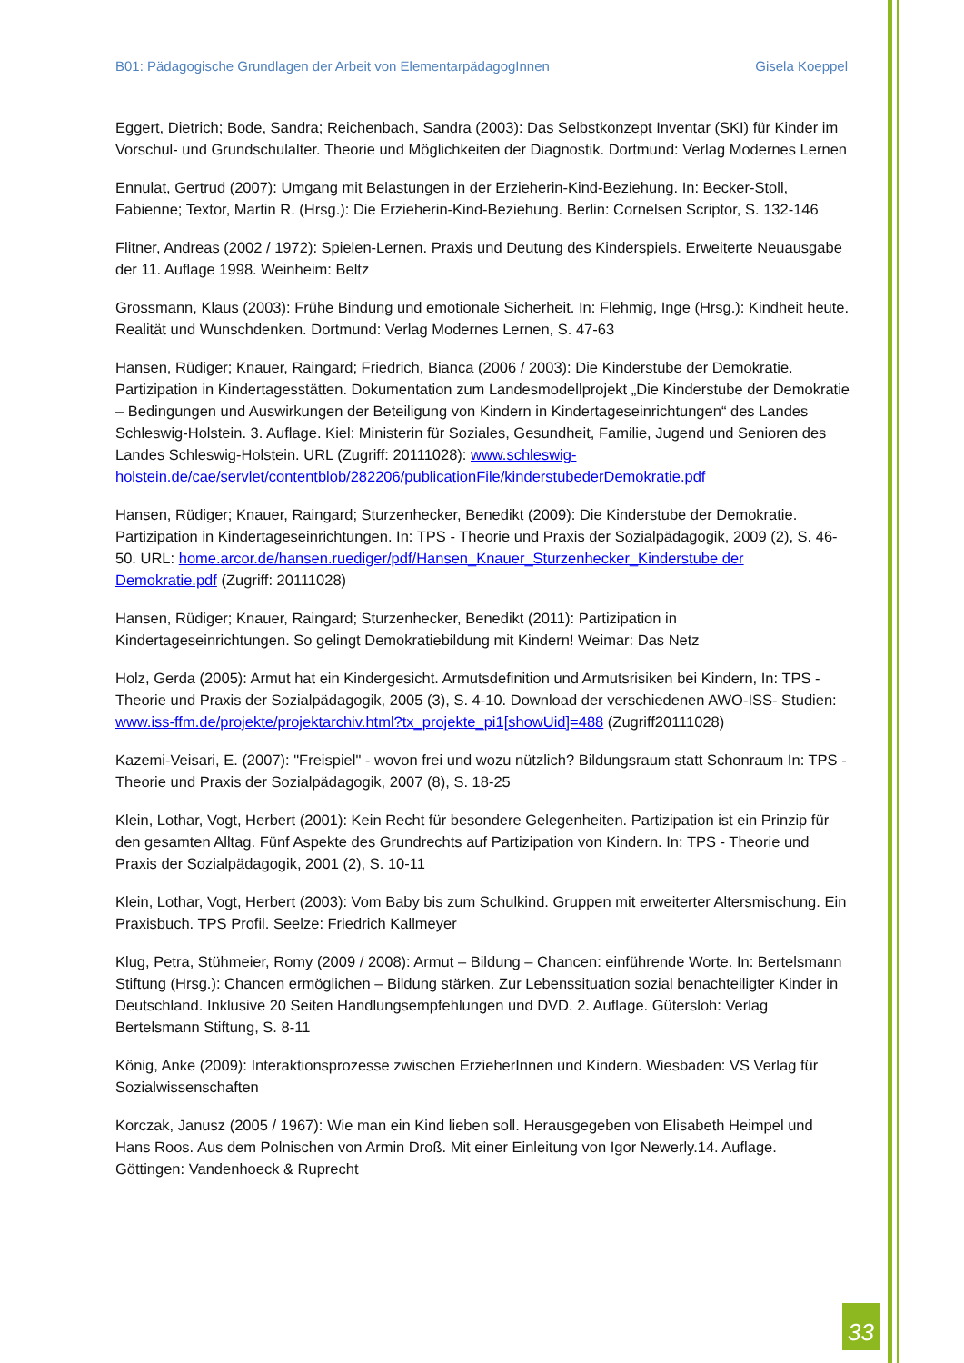B01: Pädagogische Grundlagen der Arbeit von ElementarpädagogInnen Gisela Koeppel
Eggert, Dietrich; Bode, Sandra; Reichenbach, Sandra (2003): Das Selbstkonzept Inventar (SKI) für Kinder im Vorschul- und Grundschulalter. Theorie und Möglichkeiten der Diagnostik. Dortmund: Verlag Modernes Lernen
Ennulat, Gertrud (2007): Umgang mit Belastungen in der Erzieherin-Kind-Beziehung. In: Becker-Stoll, Fabienne; Textor, Martin R. (Hrsg.): Die Erzieherin-Kind-Beziehung. Berlin: Cornelsen Scriptor, S. 132-146
Flitner, Andreas (2002 / 1972): Spielen-Lernen. Praxis und Deutung des Kinderspiels. Erweiterte Neuausgabe der 11. Auflage 1998. Weinheim: Beltz
Grossmann, Klaus (2003): Frühe Bindung und emotionale Sicherheit. In: Flehmig, Inge (Hrsg.): Kindheit heute. Realität und Wunschdenken. Dortmund: Verlag Modernes Lernen, S. 47-63
Hansen, Rüdiger; Knauer, Raingard; Friedrich, Bianca (2006 / 2003): Die Kinderstube der Demokratie. Partizipation in Kindertagesstätten. Dokumentation zum Landesmodellprojekt „Die Kinderstube der Demokratie – Bedingungen und Auswirkungen der Beteiligung von Kindern in Kindertageseinrichtungen“ des Landes Schleswig-Holstein. 3. Auflage. Kiel: Ministerin für Soziales, Gesundheit, Familie, Jugend und Senioren des Landes Schleswig-Holstein. URL (Zugriff: 20111028): www.schleswig-holstein.de/cae/servlet/contentblob/282206/publicationFile/kinderstubederDemokratie.pdf
Hansen, Rüdiger; Knauer, Raingard; Sturzenhecker, Benedikt (2009): Die Kinderstube der Demokratie. Partizipation in Kindertageseinrichtungen. In: TPS - Theorie und Praxis der Sozialpädagogik, 2009 (2), S. 46-50. URL: home.arcor.de/hansen.ruediger/pdf/Hansen_Knauer_Sturzenhecker_Kinderstube der Demokratie.pdf (Zugriff: 20111028)
Hansen, Rüdiger; Knauer, Raingard; Sturzenhecker, Benedikt (2011): Partizipation in Kindertageseinrichtungen. So gelingt Demokratiebildung mit Kindern! Weimar: Das Netz
Holz, Gerda (2005): Armut hat ein Kindergesicht. Armutsdefinition und Armutsrisiken bei Kindern, In: TPS - Theorie und Praxis der Sozialpädagogik, 2005 (3), S. 4-10. Download der verschiedenen AWO-ISS- Studien: www.iss-ffm.de/projekte/projektarchiv.html?tx_projekte_pi1[showUid]=488 (Zugriff20111028)
Kazemi-Veisari, E. (2007): "Freispiel" - wovon frei und wozu nützlich? Bildungsraum statt Schonraum In: TPS - Theorie und Praxis der Sozialpädagogik, 2007 (8), S. 18-25
Klein, Lothar, Vogt, Herbert (2001): Kein Recht für besondere Gelegenheiten. Partizipation ist ein Prinzip für den gesamten Alltag. Fünf Aspekte des Grundrechts auf Partizipation von Kindern. In: TPS - Theorie und Praxis der Sozialpädagogik, 2001 (2), S. 10-11
Klein, Lothar, Vogt, Herbert (2003): Vom Baby bis zum Schulkind. Gruppen mit erweiterter Altersmischung. Ein Praxisbuch. TPS Profil. Seelze: Friedrich Kallmeyer
Klug, Petra, Stühmeier, Romy (2009 / 2008): Armut – Bildung – Chancen: einführende Worte. In: Bertelsmann Stiftung (Hrsg.): Chancen ermöglichen – Bildung stärken. Zur Lebenssituation sozial benachteiligter Kinder in Deutschland. Inklusive 20 Seiten Handlungsempfehlungen und DVD. 2. Auflage. Gütersloh: Verlag Bertelsmann Stiftung, S. 8-11
König, Anke (2009): Interaktionsprozesse zwischen ErzieherInnen und Kindern. Wiesbaden: VS Verlag für Sozialwissenschaften
Korczak, Janusz (2005 / 1967): Wie man ein Kind lieben soll. Herausgegeben von Elisabeth Heimpel und Hans Roos. Aus dem Polnischen von Armin Droß. Mit einer Einleitung von Igor Newerly.14. Auflage. Göttingen: Vandenhoeck & Ruprecht
33